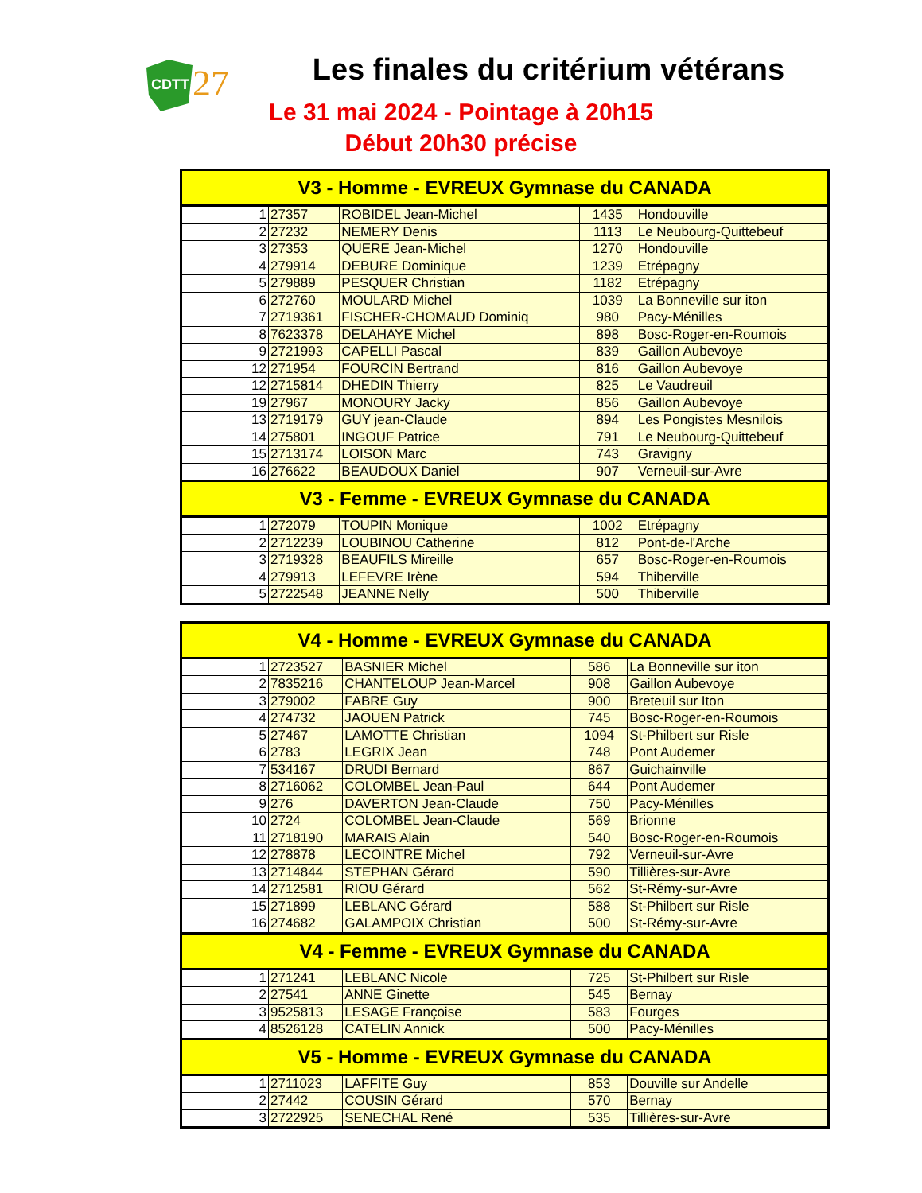CDTT
27
Les finales du critérium vétérans
Le 31 mai 2024 - Pointage à 20h15
Début 20h30 précise
| V3 - Homme - EVREUX Gymnase du CANADA | | | | |
| --- | --- | --- | --- | --- |
| 1 | 27357 | ROBIDEL Jean-Michel | 1435 | Hondouville |
| 2 | 27232 | NEMERY Denis | 1113 | Le Neubourg-Quittebeuf |
| 3 | 27353 | QUERE Jean-Michel | 1270 | Hondouville |
| 4 | 279914 | DEBURE Dominique | 1239 | Etrépagny |
| 5 | 279889 | PESQUER Christian | 1182 | Etrépagny |
| 6 | 272760 | MOULARD Michel | 1039 | La Bonneville sur iton |
| 7 | 2719361 | FISCHER-CHOMAUD Dominiq | 980 | Pacy-Ménilles |
| 8 | 7623378 | DELAHAYE Michel | 898 | Bosc-Roger-en-Roumois |
| 9 | 2721993 | CAPELLI Pascal | 839 | Gaillon Aubevoye |
| 12 | 271954 | FOURCIN Bertrand | 816 | Gaillon Aubevoye |
| 12 | 2715814 | DHEDIN Thierry | 825 | Le Vaudreuil |
| 19 | 27967 | MONOURY Jacky | 856 | Gaillon Aubevoye |
| 13 | 2719179 | GUY jean-Claude | 894 | Les Pongistes Mesnilois |
| 14 | 275801 | INGOUF Patrice | 791 | Le Neubourg-Quittebeuf |
| 15 | 2713174 | LOISON Marc | 743 | Gravigny |
| 16 | 276622 | BEAUDOUX Daniel | 907 | Verneuil-sur-Avre |
| V3 - Femme - EVREUX Gymnase du CANADA | | | | |
| 1 | 272079 | TOUPIN Monique | 1002 | Etrépagny |
| 2 | 2712239 | LOUBINOU Catherine | 812 | Pont-de-l'Arche |
| 3 | 2719328 | BEAUFILS Mireille | 657 | Bosc-Roger-en-Roumois |
| 4 | 279913 | LEFEVRE Irène | 594 | Thiberville |
| 5 | 2722548 | JEANNE Nelly | 500 | Thiberville |
| V4 - Homme - EVREUX Gymnase du CANADA | | | | |
| --- | --- | --- | --- | --- |
| 1 | 2723527 | BASNIER Michel | 586 | La Bonneville sur iton |
| 2 | 7835216 | CHANTELOUP Jean-Marcel | 908 | Gaillon Aubevoye |
| 3 | 279002 | FABRE Guy | 900 | Breteuil sur Iton |
| 4 | 274732 | JAOUEN Patrick | 745 | Bosc-Roger-en-Roumois |
| 5 | 27467 | LAMOTTE Christian | 1094 | St-Philbert sur Risle |
| 6 | 2783 | LEGRIX Jean | 748 | Pont Audemer |
| 7 | 534167 | DRUDI Bernard | 867 | Guichainville |
| 8 | 2716062 | COLOMBEL Jean-Paul | 644 | Pont Audemer |
| 9 | 276 | DAVERTON Jean-Claude | 750 | Pacy-Ménilles |
| 10 | 2724 | COLOMBEL Jean-Claude | 569 | Brionne |
| 11 | 2718190 | MARAIS Alain | 540 | Bosc-Roger-en-Roumois |
| 12 | 278878 | LECOINTRE Michel | 792 | Verneuil-sur-Avre |
| 13 | 2714844 | STEPHAN Gérard | 590 | Tillières-sur-Avre |
| 14 | 2712581 | RIOU Gérard | 562 | St-Rémy-sur-Avre |
| 15 | 271899 | LEBLANC Gérard | 588 | St-Philbert sur Risle |
| 16 | 274682 | GALAMPOIX Christian | 500 | St-Rémy-sur-Avre |
| V4 - Femme - EVREUX Gymnase du CANADA | | | | |
| 1 | 271241 | LEBLANC Nicole | 725 | St-Philbert sur Risle |
| 2 | 27541 | ANNE Ginette | 545 | Bernay |
| 3 | 9525813 | LESAGE Françoise | 583 | Fourges |
| 4 | 8526128 | CATELIN Annick | 500 | Pacy-Ménilles |
| V5 - Homme - EVREUX Gymnase du CANADA | | | | |
| 1 | 2711023 | LAFFITE Guy | 853 | Douville sur Andelle |
| 2 | 27442 | COUSIN Gérard | 570 | Bernay |
| 3 | 2722925 | SENECHAL René | 535 | Tillières-sur-Avre |